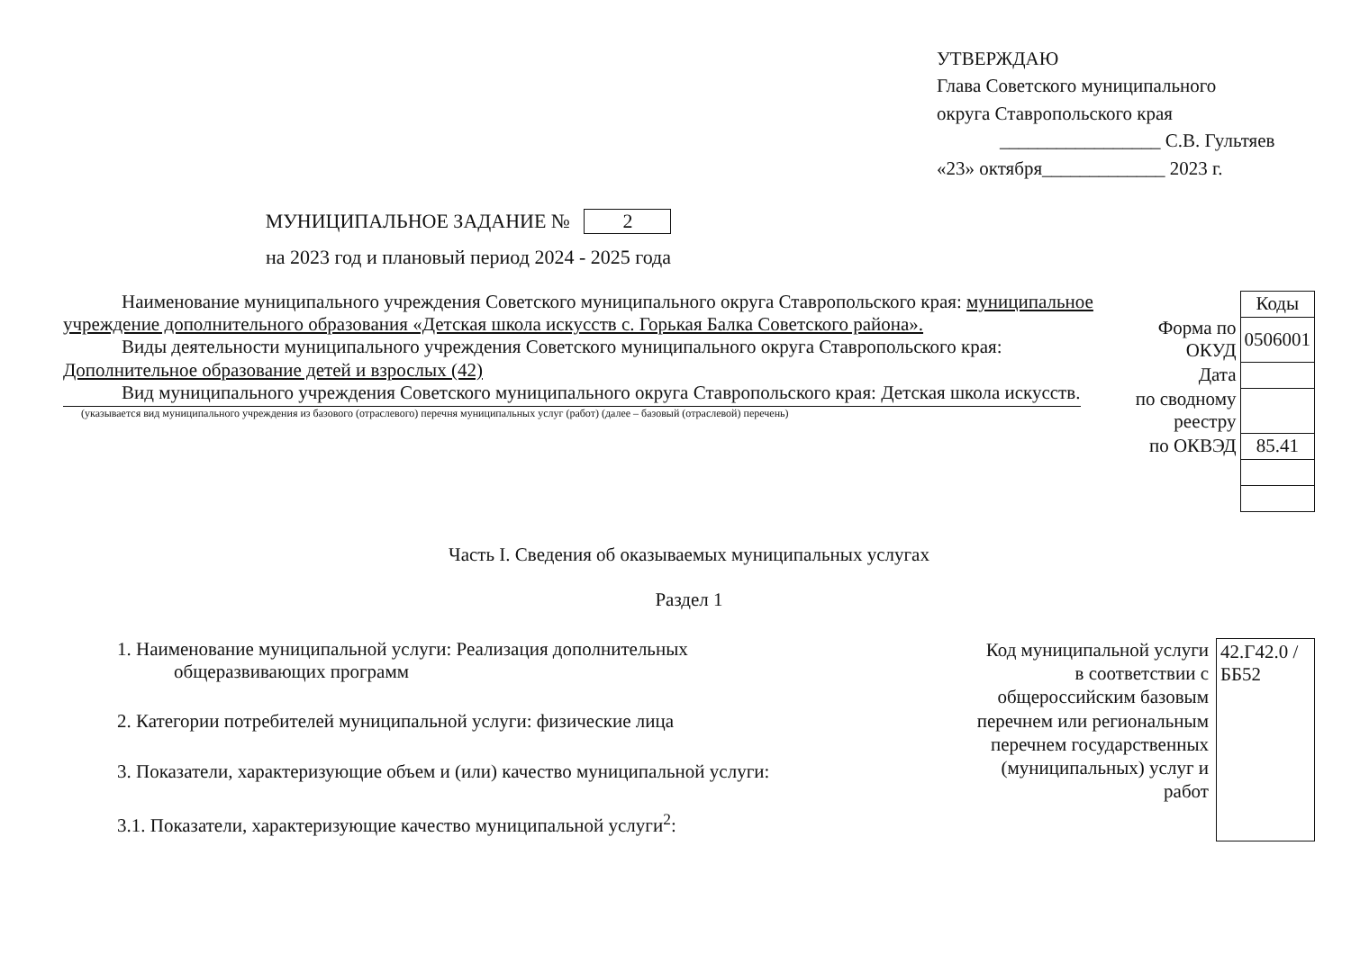УТВЕРЖДАЮ
Глава Советского муниципального
округа Ставропольского края
_________________ С.В. Гультяев
«23» октября_____________ 2023 г.
МУНИЦИПАЛЬНОЕ ЗАДАНИЕ № 2
на 2023 год и плановый период 2024 - 2025 года
Наименование муниципального учреждения Советского муниципального округа Ставропольского края: муниципальное учреждение дополнительного образования «Детская школа искусств с. Горькая Балка Советского района».
Виды деятельности муниципального учреждения Советского муниципального округа Ставропольского края: Дополнительное образование детей и взрослых (42)
Вид муниципального учреждения Советского муниципального округа Ставропольского края: Детская школа искусств.
(указывается вид муниципального учреждения из базового (отраслевого) перечня муниципальных услуг (работ) (далее – базовый (отраслевой) перечень)
| | Коды |
| Форма по ОКУД | 0506001 |
| Дата | |
| по сводному реестру | |
| по ОКВЭД | 85.41 |
Часть I. Сведения об оказываемых муниципальных услугах
Раздел 1
1. Наименование муниципальной услуги: Реализация дополнительных
общеразвивающих программ
2. Категории потребителей муниципальной услуги: физические лица
3. Показатели, характеризующие объем и (или) качество муниципальной услуги:
3.1. Показатели, характеризующие качество муниципальной услуги<sup>2</sup>:
Код муниципальной услуги в соответствии с общероссийским базовым перечнем или региональным перечнем государственных (муниципальных) услуг и работ
42.Г42.0 /ББ52